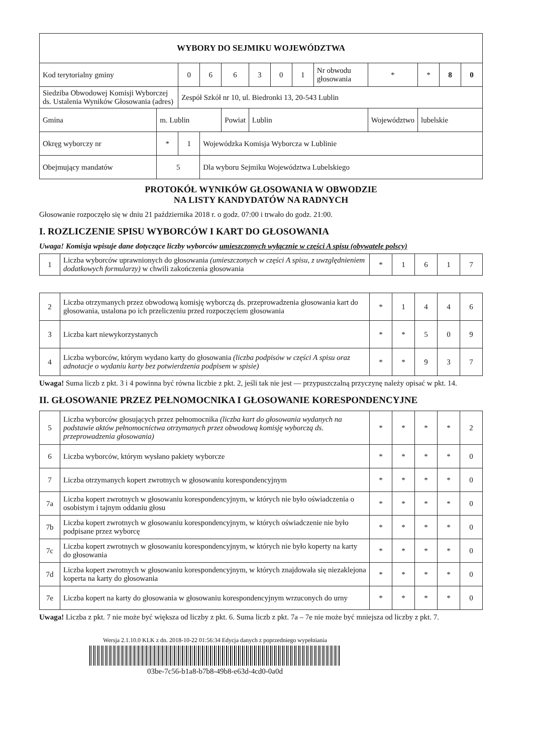| WYBORY DO SEJMIKU WOJEWÓDZTWA | | | | | | | | | | | | | |
| Kod terytorialny gminy | | | 0 | 6 | 6 | 3 | 0 | 1 | Nr obwodu głosowania | * | * | 8 | 0 |
| Siedziba Obwodowej Komisji Wyborczej ds. Ustalenia Wyników Głosowania (adres) | | | Zespół Szkół nr 10, ul. Biedronki 13, 20-543 Lublin | | | | | | | | | | |
| Gmina | m. Lublin | | | | Powiat | Lublin | | | | Województwo | lubelskie | | |
| Okręg wyborczy nr | | * | 1 | Wojewódzka Komisja Wyborcza w Lublinie | | | | | | | | | |
| Obejmujący mandatów | | 5 | | Dla wyboru Sejmiku Województwa Lubelskiego | | | | | | | | | |
PROTOKÓŁ WYNIKÓW GŁOSOWANIA W OBWODZIE
NA LISTY KANDYDATÓW NA RADNYCH
Głosowanie rozpoczęło się w dniu 21 października 2018 r. o godz. 07:00 i trwało do godz. 21:00.
I. ROZLICZENIE SPISU WYBORCÓW I KART DO GŁOSOWANIA
Uwaga! Komisja wpisuje dane dotyczące liczby wyborców umieszczonych wyłącznie w części A spisu (obywatele polscy)
| 1 | Liczba wyborców uprawnionych do głosowania (umieszczonych w części A spisu, z uwzględnieniem dodatkowych formularzy) w chwili zakończenia głosowania | * | 1 | 6 | 1 | 7 |
| 2 | Liczba otrzymanych przez obwodową komisję wyborczą ds. przeprowadzenia głosowania kart do głosowania, ustalona po ich przeliczeniu przed rozpoczęciem głosowania | * | 1 | 4 | 4 | 6 |
| 3 | Liczba kart niewykorzystanych | * | * | 5 | 0 | 9 |
| 4 | Liczba wyborców, którym wydano karty do głosowania (liczba podpisów w części A spisu oraz adnotacje o wydaniu karty bez potwierdzenia podpisem w spisie) | * | * | 9 | 3 | 7 |
Uwaga! Suma liczb z pkt. 3 i 4 powinna być równa liczbie z pkt. 2, jeśli tak nie jest — przypuszczalną przyczynę należy opisać w pkt. 14.
II. GŁOSOWANIE PRZEZ PEŁNOMOCNIKA I GŁOSOWANIE KORESPONDENCYJNE
| 5 | Liczba wyborców głosujących przez pełnomocnika (liczba kart do głosowania wydanych na podstawie aktów pełnomocnictwa otrzymanych przez obwodową komisję wyborczą ds. przeprowadzenia głosowania) | * | * | * | * | 2 |
| 6 | Liczba wyborców, którym wysłano pakiety wyborcze | * | * | * | * | 0 |
| 7 | Liczba otrzymanych kopert zwrotnych w głosowaniu korespondencyjnym | * | * | * | * | 0 |
| 7a | Liczba kopert zwrotnych w głosowaniu korespondencyjnym, w których nie było oświadczenia o osobistym i tajnym oddaniu głosu | * | * | * | * | 0 |
| 7b | Liczba kopert zwrotnych w głosowaniu korespondencyjnym, w których oświadczenie nie było podpisane przez wyborcę | * | * | * | * | 0 |
| 7c | Liczba kopert zwrotnych w głosowaniu korespondencyjnym, w których nie było koperty na karty do głosowania | * | * | * | * | 0 |
| 7d | Liczba kopert zwrotnych w głosowaniu korespondencyjnym, w których znajdowała się niezaklejona koperta na karty do głosowania | * | * | * | * | 0 |
| 7e | Liczba kopert na karty do głosowania w głosowaniu korespondencyjnym wrzuconych do urny | * | * | * | * | 0 |
Uwaga! Liczba z pkt. 7 nie może być większa od liczby z pkt. 6. Suma liczb z pkt. 7a – 7e nie może być mniejsza od liczby z pkt. 7.
Wersja 2.1.10.0 KLK z dn. 2018-10-22 01:56:34 Edycja danych z poprzedniego wypełniania
03be-7c56-b1a8-b7b8-49b8-e63d-4cd0-0a0d